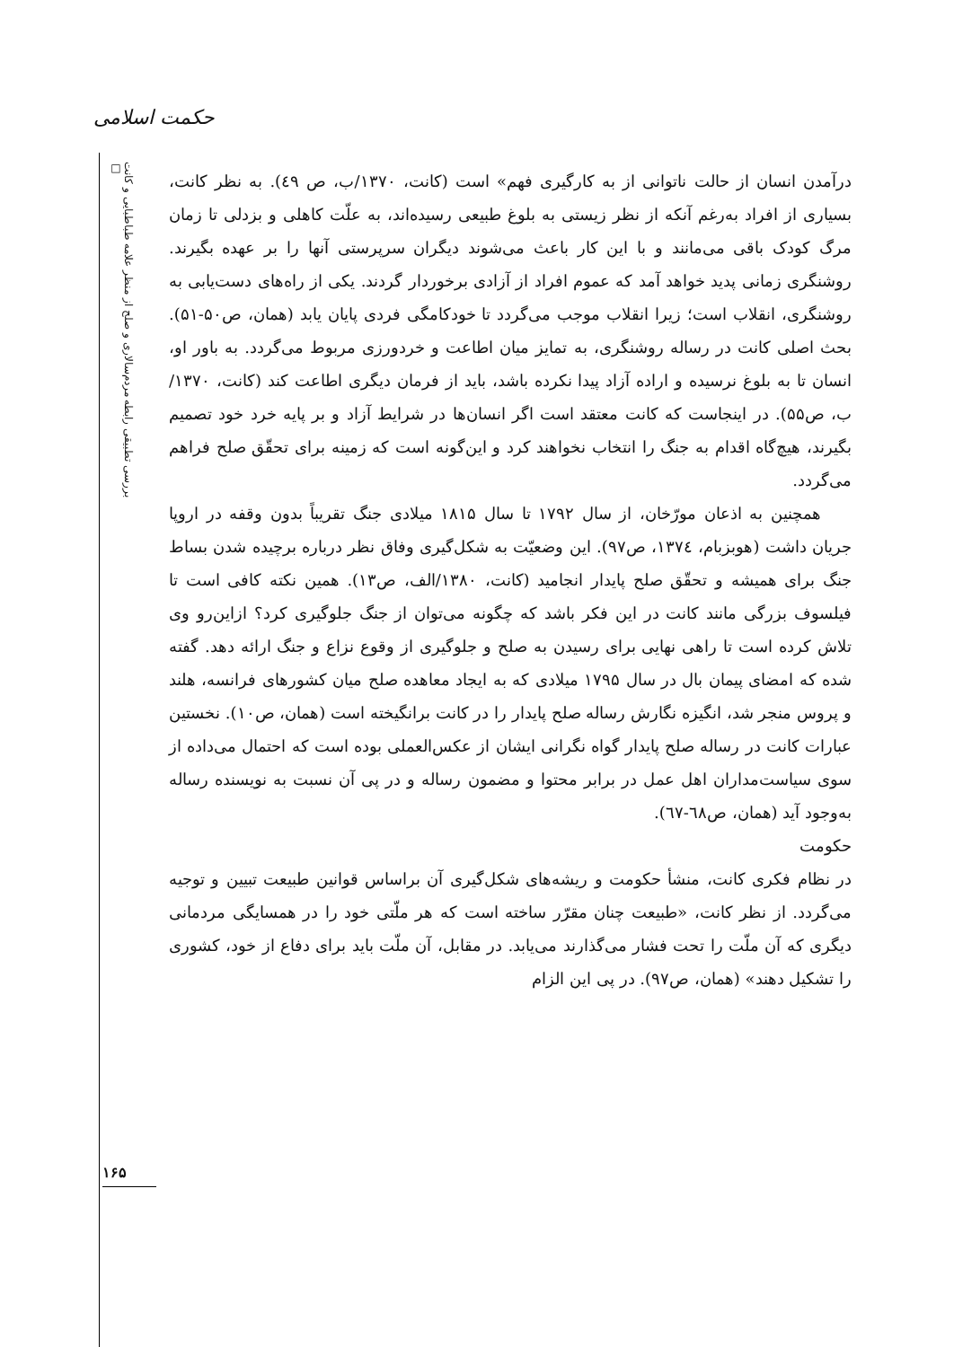حکمت اسلامی
بررسی تطبیقی رابطه مردم‌سالاری و صلح از منظر علامه طباطبایی و کانت □
درآمدن انسان از حالت ناتوانی از به کارگیری فهم» است (کانت، ۱۳۷۰/ب، ص ٤۹). به نظر کانت، بسیاری از افراد به‌رغم آنکه از نظر زیستی به بلوغ طبیعی رسیده‌اند، به علّت کاهلی و بزدلی تا زمان مرگ کودک باقی می‌مانند و با این کار باعث می‌شوند دیگران سرپرستی آنها را بر عهده بگیرند. روشنگری زمانی پدید خواهد آمد که عموم افراد از آزادی برخوردار گردند. یکی از راه‌های دست‌یابی به روشنگری، انقلاب است؛ زیرا انقلاب موجب می‌گردد تا خودکامگی فردی پایان یابد (همان، ص۵۰-۵۱). بحث اصلی کانت در رساله روشنگری، به تمایز میان اطاعت و خردورزی مربوط می‌گردد. به باور او، انسان تا به بلوغ نرسیده و اراده آزاد پیدا نکرده باشد، باید از فرمان دیگری اطاعت کند (کانت، ۱۳۷۰/ب، ص۵۵). در اینجاست که کانت معتقد است اگر انسان‌ها در شرایط آزاد و بر پایه خرد خود تصمیم بگیرند، هیچ‌گاه اقدام به جنگ را انتخاب نخواهند کرد و این‌گونه است که زمینه برای تحقّق صلح فراهم می‌گردد.
همچنین به اذعان مورّخان، از سال ۱۷۹۲ تا سال ۱۸۱۵ میلادی جنگ تقریباً بدون وقفه در اروپا جریان داشت (هوبزبام، ۱۳۷٤، ص۹۷). این وضعیّت به شکل‌گیری وفاق نظر درباره برچیده شدن بساط جنگ برای همیشه و تحقّق صلح پایدار انجامید (کانت، ۱۳۸۰/الف، ص۱۳). همین نکته کافی است تا فیلسوف بزرگی مانند کانت در این فکر باشد که چگونه می‌توان از جنگ جلوگیری کرد؟ ازاین‌رو وی تلاش کرده است تا راهی نهایی برای رسیدن به صلح و جلوگیری از وقوع نزاع و جنگ ارائه دهد. گفته شده که امضای پیمان بال در سال ۱۷۹۵ میلادی که به ایجاد معاهده صلح میان کشورهای فرانسه، هلند و پروس منجر شد، انگیزه نگارش رساله صلح پایدار را در کانت برانگیخته است (همان، ص۱۰). نخستین عبارات کانت در رساله صلح پایدار گواه نگرانی ایشان از عکس‌العملی بوده است که احتمال می‌داده از سوی سیاست‌مداران اهل عمل در برابر محتوا و مضمون رساله و در پی آن نسبت به نویسنده رساله به‌وجود آید (همان، ص٦۸-٦۷).
حکومت
در نظام فکری کانت، منشأ حکومت و ریشه‌های شکل‌گیری آن براساس قوانین طبیعت تبیین و توجیه می‌گردد. از نظر کانت، «طبیعت چنان مقرّر ساخته است که هر ملّتی خود را در همسایگی مردمانی دیگری که آن ملّت را تحت فشار می‌گذارند می‌یابد. در مقابل، آن ملّت باید برای دفاع از خود، کشوری را تشکیل دهند» (همان، ص۹۷). در پی این الزام
۱۶۵